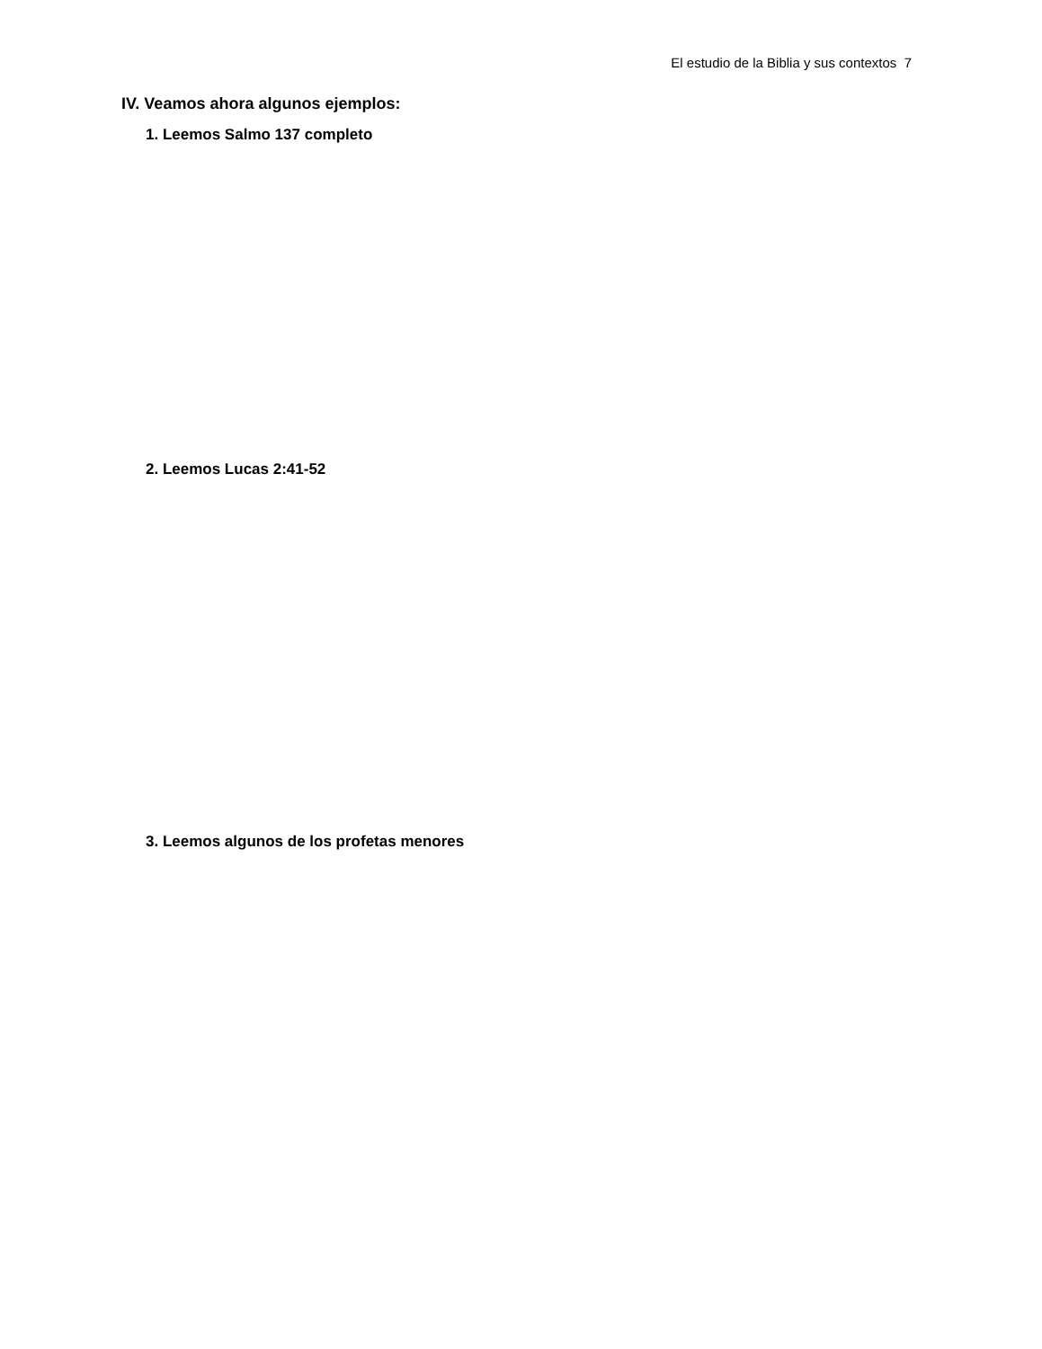El estudio de la Biblia y sus contextos 7
IV. Veamos ahora algunos ejemplos:
1. Leemos Salmo 137 completo
2. Leemos Lucas 2:41-52
3. Leemos algunos de los profetas menores